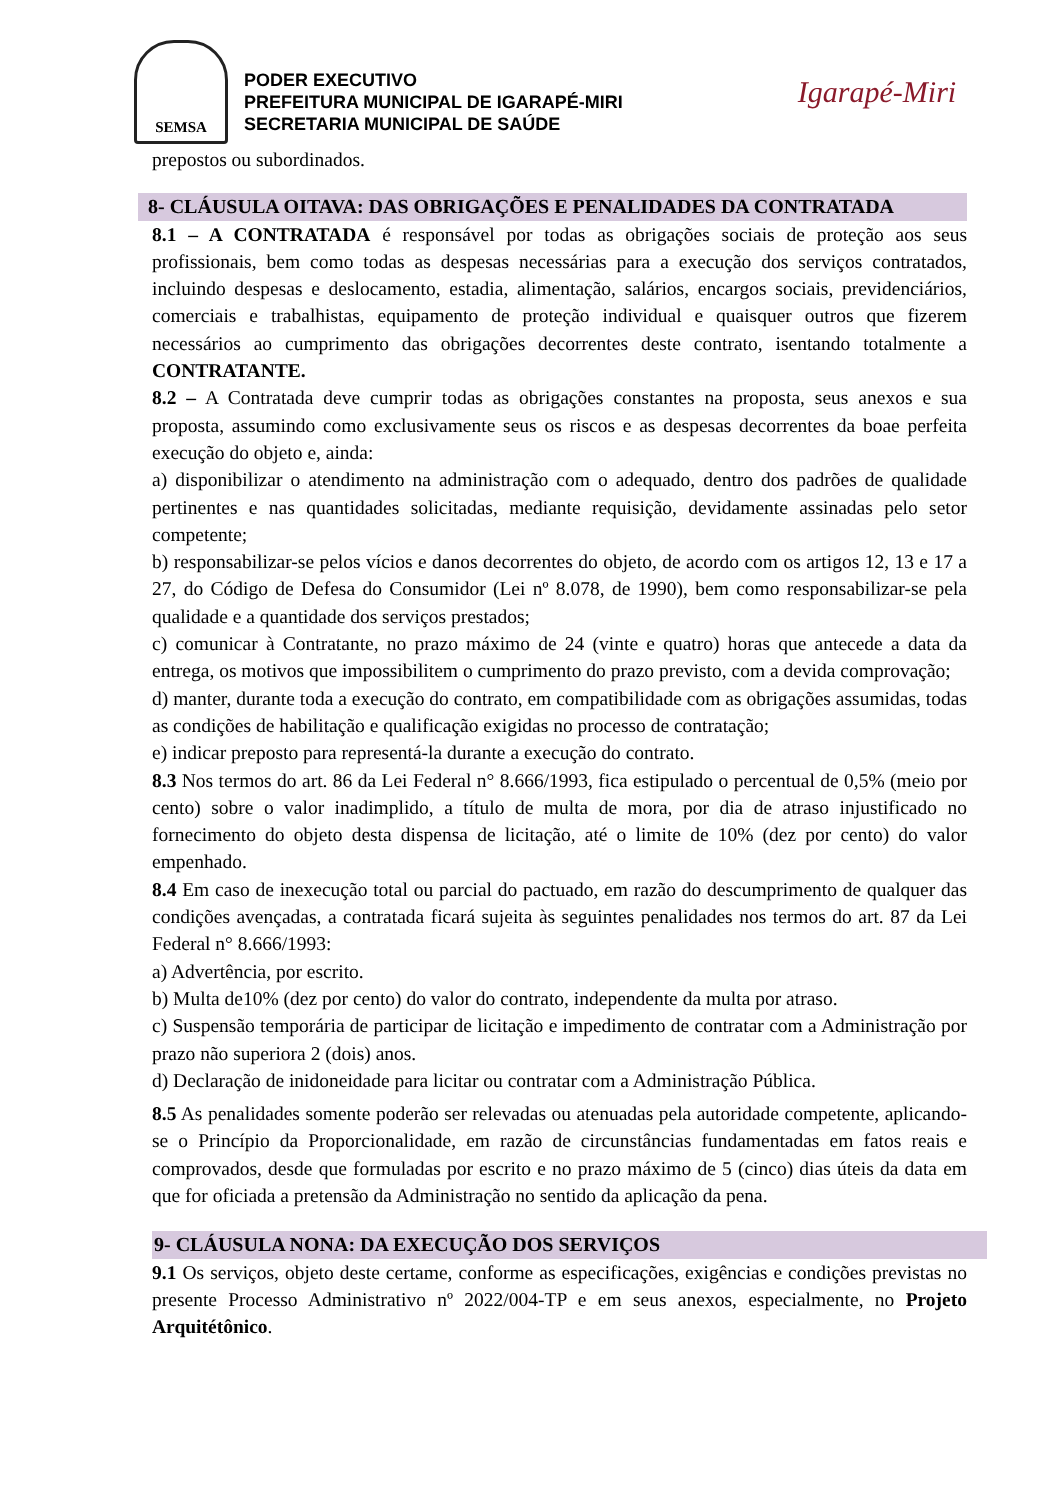SEMSA
PODER EXECUTIVO
PREFEITURA MUNICIPAL DE IGARAPÉ-MIRI
SECRETARIA MUNICIPAL DE SAÚDE
Igarapé-Miri
prepostos ou subordinados.
8- CLÁUSULA OITAVA: DAS OBRIGAÇÕES E PENALIDADES DA CONTRATADA
8.1 – A CONTRATADA é responsável por todas as obrigações sociais de proteção aos seus profissionais, bem como todas as despesas necessárias para a execução dos serviços contratados, incluindo despesas e deslocamento, estadia, alimentação, salários, encargos sociais, previdenciários, comerciais e trabalhistas, equipamento de proteção individual e quaisquer outros que fizerem necessários ao cumprimento das obrigações decorrentes deste contrato, isentando totalmente a CONTRATANTE.
8.2 – A Contratada deve cumprir todas as obrigações constantes na proposta, seus anexos e sua proposta, assumindo como exclusivamente seus os riscos e as despesas decorrentes da boae perfeita execução do objeto e, ainda:
a) disponibilizar o atendimento na administração com o adequado, dentro dos padrões de qualidade pertinentes e nas quantidades solicitadas, mediante requisição, devidamente assinadas pelo setor competente;
b) responsabilizar-se pelos vícios e danos decorrentes do objeto, de acordo com os artigos 12, 13 e 17 a 27, do Código de Defesa do Consumidor (Lei nº 8.078, de 1990), bem como responsabilizar-se pela qualidade e a quantidade dos serviços prestados;
c) comunicar à Contratante, no prazo máximo de 24 (vinte e quatro) horas que antecede a data da entrega, os motivos que impossibilitem o cumprimento do prazo previsto, com a devida comprovação;
d) manter, durante toda a execução do contrato, em compatibilidade com as obrigações assumidas, todas as condições de habilitação e qualificação exigidas no processo de contratação;
e) indicar preposto para representá-la durante a execução do contrato.
8.3 Nos termos do art. 86 da Lei Federal n° 8.666/1993, fica estipulado o percentual de 0,5% (meio por cento) sobre o valor inadimplido, a título de multa de mora, por dia de atraso injustificado no fornecimento do objeto desta dispensa de licitação, até o limite de 10% (dez por cento) do valor empenhado.
8.4 Em caso de inexecução total ou parcial do pactuado, em razão do descumprimento de qualquer das condições avençadas, a contratada ficará sujeita às seguintes penalidades nos termos do art. 87 da Lei Federal n° 8.666/1993:
a) Advertência, por escrito.
b) Multa de10% (dez por cento) do valor do contrato, independente da multa por atraso.
c) Suspensão temporária de participar de licitação e impedimento de contratar com a Administração por prazo não superiora 2 (dois) anos.
d) Declaração de inidoneidade para licitar ou contratar com a Administração Pública.
8.5 As penalidades somente poderão ser relevadas ou atenuadas pela autoridade competente, aplicando-se o Princípio da Proporcionalidade, em razão de circunstâncias fundamentadas em fatos reais e comprovados, desde que formuladas por escrito e no prazo máximo de 5 (cinco) dias úteis da data em que for oficiada a pretensão da Administração no sentido da aplicação da pena.
9- CLÁUSULA NONA: DA EXECUÇÃO DOS SERVIÇOS
9.1 Os serviços, objeto deste certame, conforme as especificações, exigências e condições previstas no presente Processo Administrativo nº 2022/004-TP e em seus anexos, especialmente, no Projeto Arquitétônico.